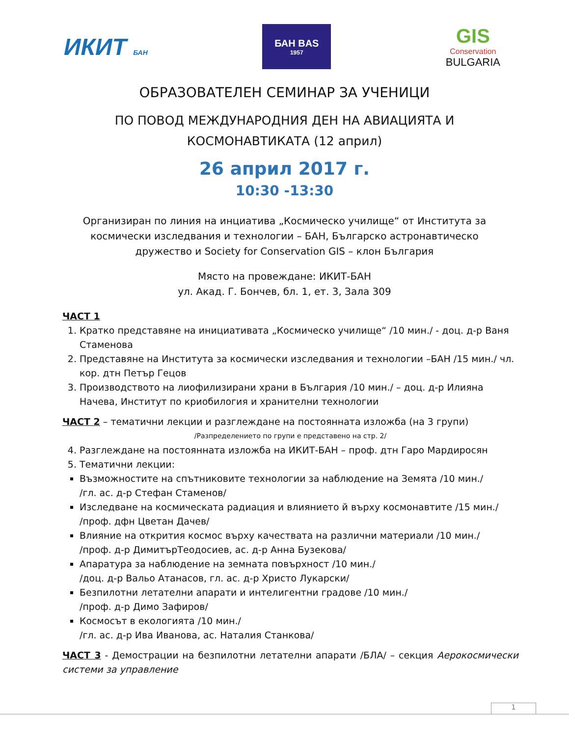ИКИТ БАН
БАН BAS
1957
GIS
Conservation
BULGARIA
ОБРАЗОВАТЕЛЕН СЕМИНАР ЗА УЧЕНИЦИ
ПО ПОВОД МЕЖДУНАРОДНИЯ ДЕН НА АВИАЦИЯТА И
КОСМОНАВТИКАТА (12 април)
26 април 2017 г.
10:30 -13:30
Организиран по линия на инциатива „Космическо училище“ от Института за
космически изследвания и технологии – БАН, Българско астронавтическо
дружество и Society for Conservation GIS – клон България
Място на провеждане: ИКИТ-БАН
ул. Акад. Г. Бончев, бл. 1, ет. 3, Зала 309
ЧАСТ 1
1. Кратко представяне на инициативата „Космическо училище“ /10 мин./ - доц. д-р Ваня Стаменова
2. Представяне на Института за космически изследвания и технологии –БАН /15 мин./ чл. кор. дтн Петър Гецов
3. Производството на лиофилизирани храни в България /10 мин./ – доц. д-р Илияна Начева, Институт по криобилогия и хранителни технологии
ЧАСТ 2 – тематични лекции и разглеждане на постоянната изложба (на 3 групи)
/Разпределението по групи е представено на стр. 2/
4. Разглеждане на постоянната изложба на ИКИТ-БАН – проф. дтн Гаро Мардиросян
5. Тематични лекции:
Възможностите на спътниковите технологии за наблюдение на Земята /10 мин./
/гл. ас. д-р Стефан Стаменов/
Изследване на космическата радиация и влиянието й върху космонавтите /15 мин./
/проф. дфн Цветан Дачев/
Влияние на открития космос върху качествата на различни материали /10 мин./
/проф. д-р ДимитърТеодосиев, ас. д-р Анна Бузекова/
Апаратура за наблюдение на земната повърхност /10 мин./
/доц. д-р Вальо Атанасов, гл. ас. д-р Христо Лукарски/
Безпилотни летателни апарати и интелигентни градове /10 мин./
/проф. д-р Димо Зафиров/
Космосът в екологията /10 мин./
/гл. ас. д-р Ива Иванова, ас. Наталия Станкова/
ЧАСТ 3 - Демострации на безпилотни летателни апарати /БЛА/ – секция Аерокосмически системи за управление
1